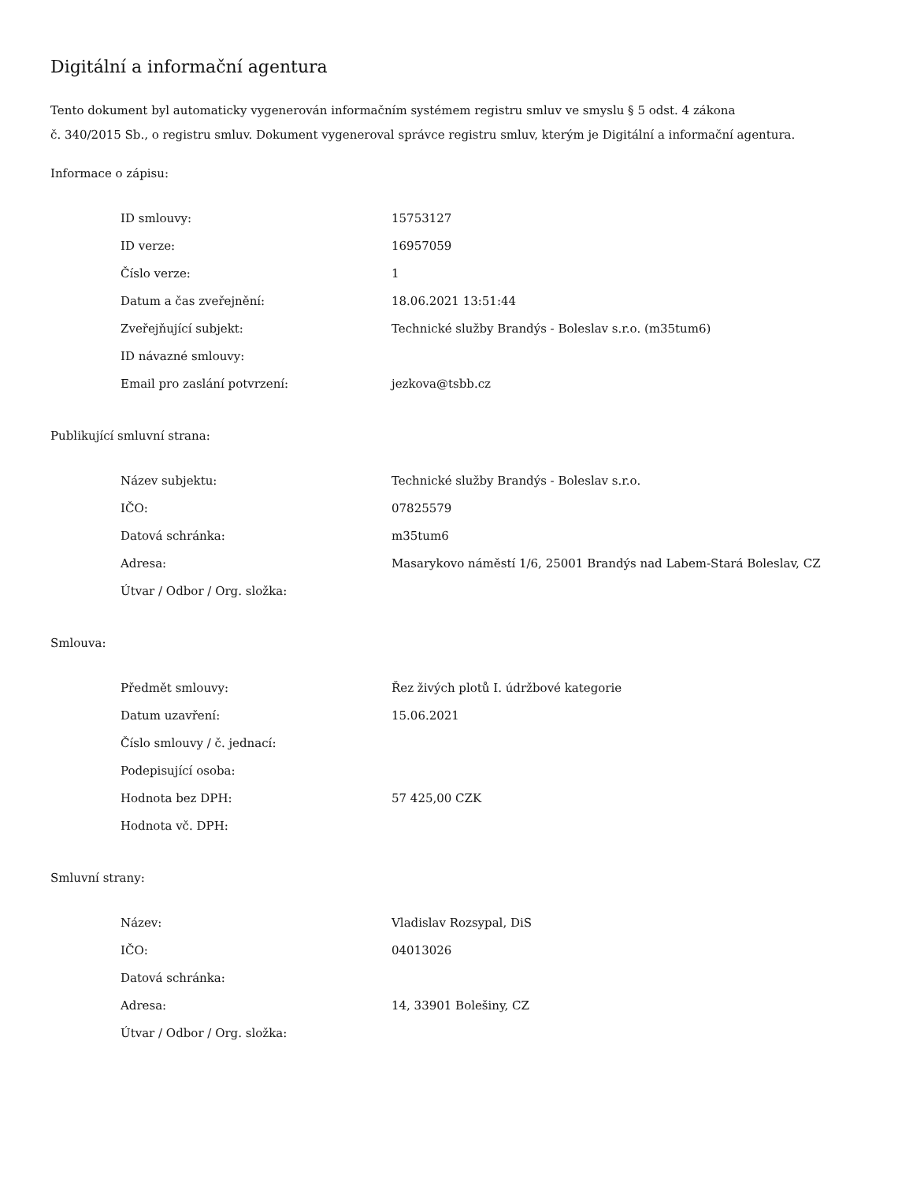Digitální a informační agentura
Tento dokument byl automaticky vygenerován informačním systémem registru smluv ve smyslu § 5 odst. 4 zákona
č. 340/2015 Sb., o registru smluv. Dokument vygeneroval správce registru smluv, kterým je Digitální a informační agentura.
Informace o zápisu:
| ID smlouvy: | 15753127 |
| ID verze: | 16957059 |
| Číslo verze: | 1 |
| Datum a čas zveřejnění: | 18.06.2021 13:51:44 |
| Zveřejňující subjekt: | Technické služby Brandýs - Boleslav s.r.o. (m35tum6) |
| ID návazné smlouvy: | |
| Email pro zaslání potvrzení: | jezkova@tsbb.cz |
Publikující smluvní strana:
| Název subjektu: | Technické služby Brandýs - Boleslav s.r.o. |
| IČO: | 07825579 |
| Datová schránka: | m35tum6 |
| Adresa: | Masarykovo náměstí 1/6, 25001 Brandýs nad Labem-Stará Boleslav, CZ |
| Útvar / Odbor / Org. složka: | |
Smlouva:
| Předmět smlouvy: | Řez živých plotů I. údržbové kategorie |
| Datum uzavření: | 15.06.2021 |
| Číslo smlouvy / č. jednací: | |
| Podepisující osoba: | |
| Hodnota bez DPH: | 57 425,00 CZK |
| Hodnota vč. DPH: | |
Smluvní strany:
| Název: | Vladislav Rozsypal, DiS |
| IČO: | 04013026 |
| Datová schránka: | |
| Adresa: | 14, 33901 Bolešiny, CZ |
| Útvar / Odbor / Org. složka: | |